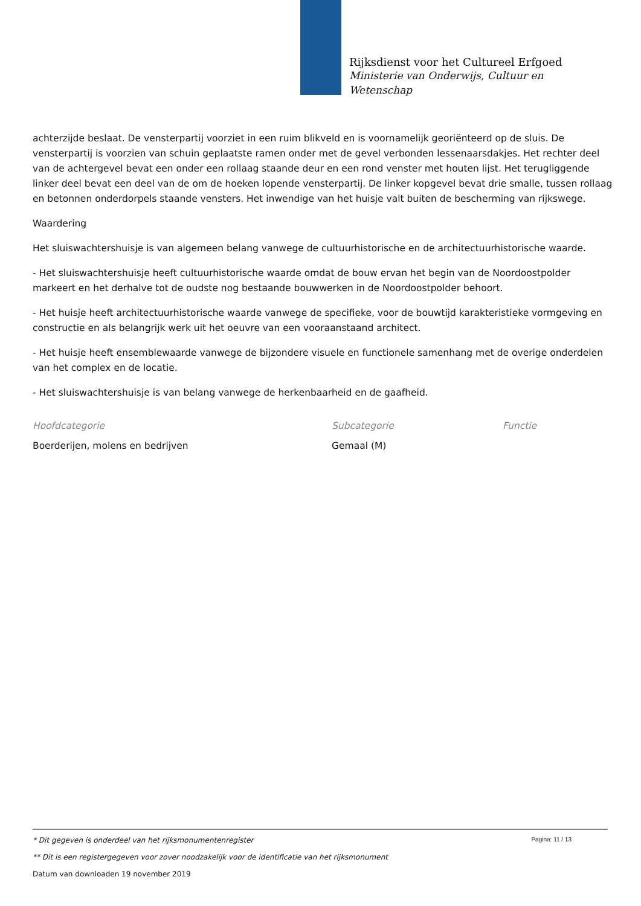Rijksdienst voor het Cultureel Erfgoed
Ministerie van Onderwijs, Cultuur en
Wetenschap
achterzijde beslaat. De vensterpartij voorziet in een ruim blikveld en is voornamelijk georiënteerd op de sluis. De vensterpartij is voorzien van schuin geplaatste ramen onder met de gevel verbonden lessenaarsdakjes. Het rechter deel van de achtergevel bevat een onder een rollaag staande deur en een rond venster met houten lijst. Het terugliggende linker deel bevat een deel van de om de hoeken lopende vensterpartij. De linker kopgevel bevat drie smalle, tussen rollaag en betonnen onderdorpels staande vensters. Het inwendige van het huisje valt buiten de bescherming van rijkswege.
Waardering
Het sluiswachtershuisje is van algemeen belang vanwege de cultuurhistorische en de architectuurhistorische waarde.
- Het sluiswachtershuisje heeft cultuurhistorische waarde omdat de bouw ervan het begin van de Noordoostpolder markeert en het derhalve tot de oudste nog bestaande bouwwerken in de Noordoostpolder behoort.
- Het huisje heeft architectuurhistorische waarde vanwege de specifieke, voor de bouwtijd karakteristieke vormgeving en constructie en als belangrijk werk uit het oeuvre van een vooraanstaand architect.
- Het huisje heeft ensemblewaarde vanwege de bijzondere visuele en functionele samenhang met de overige onderdelen van het complex en de locatie.
- Het sluiswachtershuisje is van belang vanwege de herkenbaarheid en de gaafheid.
Hoofdcategorie
Boerderijen, molens en bedrijven
Subcategorie
Gemaal (M)
Functie
Pagina: 11 / 13
* Dit gegeven is onderdeel van het rijksmonumentenregister
** Dit is een registergegeven voor zover noodzakelijk voor de identificatie van het rijksmonument
Datum van downloaden 19 november 2019